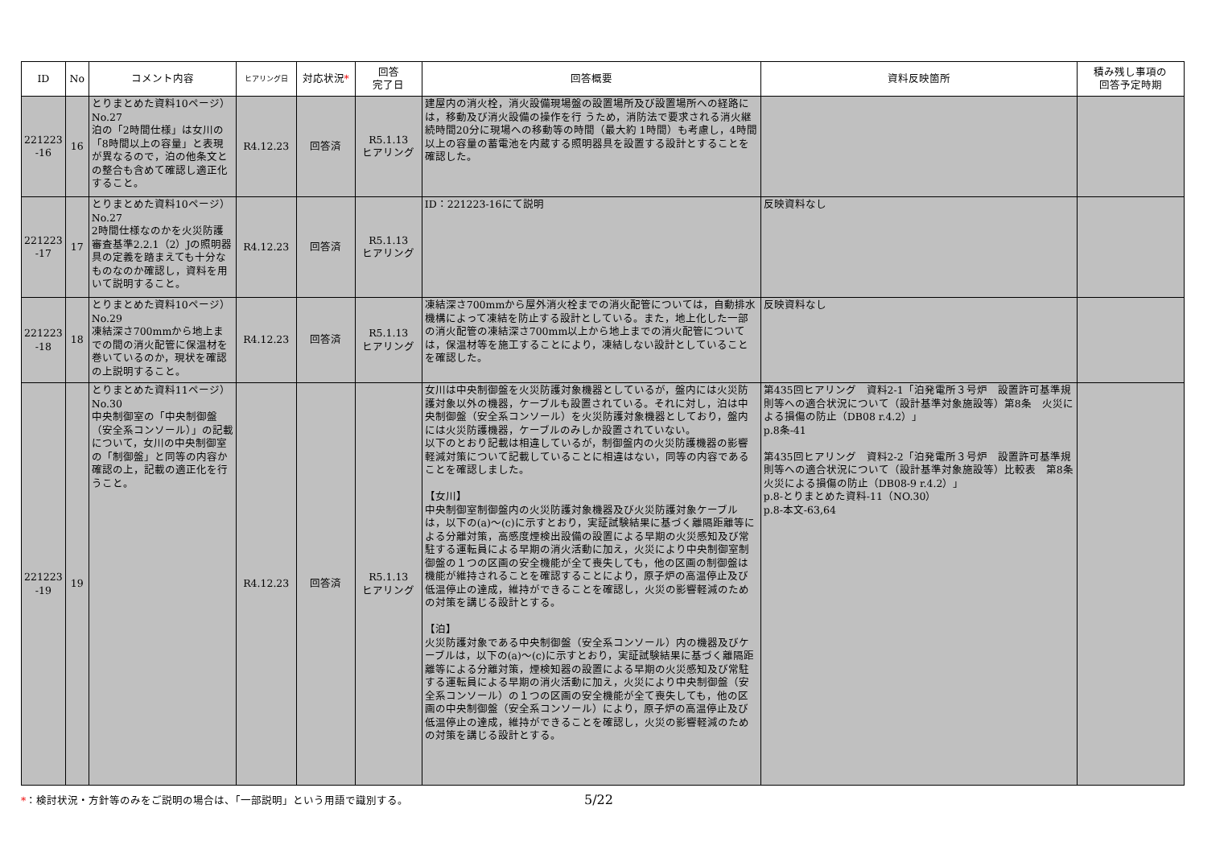| ID | No | コメント内容 | ヒアリング日 | 対応状況 * | 回答 完了日 | 回答概要 | 資料反映箇所 | 積み残し事項の 回答予定時期 |
| --- | --- | --- | --- | --- | --- | --- | --- | --- |
| 221223 -16 | 16 | とりまとめた資料10ページ）No.27 泊の「2時間仕様」は女川の「8時間以上の容量」と表現が異なるので，泊の他条文との整合も含めて確認し適正化すること。 | R4.12.23 | 回答済 | R5.1.13 ヒアリング | 建屋内の消火栓，消火設備現場盤の設置場所及び設置場所への経路には，移動及び消火設備の操作を行 うため，消防法で要求される消火継続時間20分に現場への移動等の時間（最大約 1時間）も考慮し，4時間以上の容量の蓄電池を内蔵する照明器具を設置する設計とすることを確認した。 | | |
| 221223 -17 | 17 | とりまとめた資料10ページ）No.27 2時間仕様なのかを火災防護審査基準2.2.1（2）Jの照明器具の定義を踏まえても十分なものなのか確認し，資料を用いて説明すること。 | R4.12.23 | 回答済 | R5.1.13 ヒアリング | ID：221223-16にて説明 | 反映資料なし | |
| 221223 -18 | 18 | とりまとめた資料10ページ）No.29 凍結深さ700mmから地上までの間の消火配管に保温材を巻いているのか，現状を確認の上説明すること。 | R4.12.23 | 回答済 | R5.1.13 ヒアリング | 凍結深さ700mmから屋外消火栓までの消火配管については，自動排水機構によって凍結を防止する設計としている。また，地上化した一部の消火配管の凍結深さ700mm以上から地上までの消火配管については，保温材等を施工することにより，凍結しない設計としていることを確認した。 | 反映資料なし | |
| 221223 -19 | 19 | とりまとめた資料11ページ）No.30 中央制御室の「中央制御盤（安全系コンソール）」の記載について，女川の中央制御室の「制御盤」と同等の内容か確認の上，記載の適正化を行うこと。 | R4.12.23 | 回答済 | R5.1.13 ヒアリング | 女川は中央制御盤を火災防護対象機器としているが，盤内には火災防護対象以外の機器，ケーブルも設置されている。それに対し，泊は中央制御盤（安全系コンソール）を火災防護対象機器としており，盤内には火災防護機器，ケーブルのみしか設置されていない。 以下のとおり記載は相違しているが，制御盤内の火災防護機器の影響軽減対策について記載していることに相違はない，同等の内容であることを確認しました。 【女川】 中央制御室制御盤内の火災防護対象機器及び火災防護対象ケーブルは，以下の(a)～(c)に示すとおり，実証試験結果に基づく離隔距離等による分離対策，高感度煙検出設備の設置による早期の火災感知及び常駐する運転員による早期の消火活動に加え，火災により中央制御室制御盤の１つの区画の安全機能が全て喪失しても，他の区画の制御盤は機能が維持されることを確認することにより，原子炉の高温停止及び低温停止の達成，維持ができることを確認し，火災の影響軽減のための対策を講じる設計とする。 【泊】 火災防護対象である中央制御盤（安全系コンソール）内の機器及びケーブルは，以下の(a)～(c)に示すとおり，実証試験結果に基づく離隔距離等による分離対策，煙検知器の設置による早期の火災感知及び常駐する運転員による早期の消火活動に加え，火災により中央制御盤（安全系コンソール）の１つの区画の安全機能が全て喪失しても，他の区画の中央制御盤（安全系コンソール）により，原子炉の高温停止及び低温停止の達成，維持ができることを確認し，火災の影響軽減のための対策を講じる設計とする。 | 第435回ヒアリング 資料2-1「泊発電所３号炉 設置許可基準規則等への適合状況について（設計基準対象施設等）第8条 火災による損傷の防止（DB08 r.4.2）」 p.8条-41 第435回ヒアリング 資料2-2「泊発電所３号炉 設置許可基準規則等への適合状況について（設計基準対象施設等）比較表 第8条 火災による損傷の防止（DB08-9 r.4.2）」 p.8-とりまとめた資料-11（NO.30） p.8-本文-63,64 | |
*：検討状況・方針等のみをご説明の場合は、「一部説明」という用語で識別する。 5/22